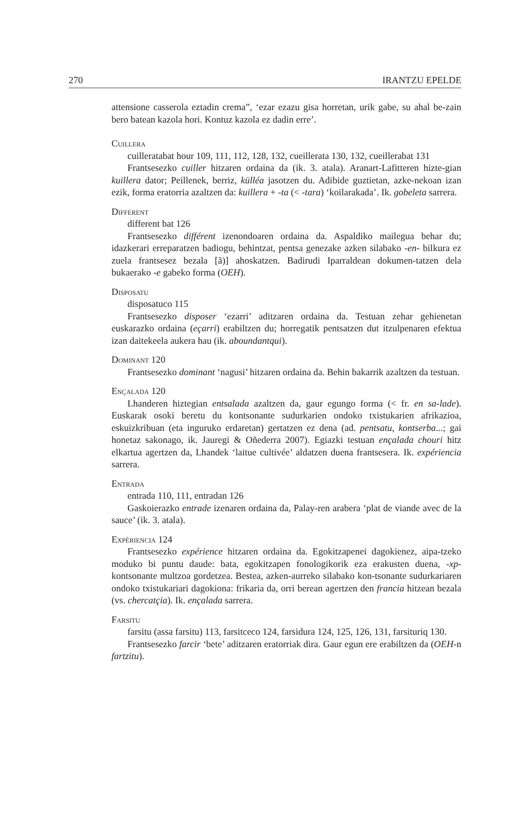270 IRANTZU EPELDE
attensione casserola eztadin crema”, ‘ezar ezazu gisa horretan, urik gabe, su ahal be-zain bero batean kazola hori. Kontuz kazola ez dadin erre’.
Cuillera
cuilleratabat hour 109, 111, 112, 128, 132, cueillerata 130, 132, cueillerabat 131
Frantsesezko cuiller hitzaren ordaina da (ik. 3. atala). Aranart-Lafitteren hizte-gian kuillera dator; Peillenek, berriz, külléa jasotzen du. Adibide guztietan, azke-nekoan izan ezik, forma eratorria azaltzen da: kuillera + -ta (< -tara) ‘koilarakada’. Ik. gobeleta sarrera.
Different
different bat 126
Frantsesezko différent izenondoaren ordaina da. Aspaldiko mailegua behar du; idazkerari erreparatzen badiogu, behintzat, pentsa genezake azken silabako -en- bilkura ez zuela frantsesez bezala [ã)] ahoskatzen. Badirudi Iparraldean dokumen-tatzen dela bukaerako -e gabeko forma (OEH).
Disposatu
disposatuco 115
Frantsesezko disposer ‘ezarri’ aditzaren ordaina da. Testuan zehar gehienetan euskarazko ordaina (eçarri) erabiltzen du; horregatik pentsatzen dut itzulpenaren efektua izan daitekeela aukera hau (ik. aboundantqui).
Dominant 120
Frantsesezko dominant ‘nagusi’ hitzaren ordaina da. Behin bakarrik azaltzen da testuan.
Ençalada 120
Lhanderen hiztegian entsalada azaltzen da, gaur egungo forma (< fr. en sa-lade). Euskarak osoki beretu du kontsonante sudurkarien ondoko txistukarien afrikazioa, eskuizkribuan (eta inguruko erdaretan) gertatzen ez dena (ad. pentsatu, kontserba...; gai honetaz sakonago, ik. Jauregi & Oñederra 2007). Egiazki testuan ençalada chouri hitz elkartua agertzen da, Lhandek ‘laitue cultivée’ aldatzen duena frantsesera. Ik. expériencia sarrera.
Entrada
entrada 110, 111, entradan 126
Gaskoierazko entrade izenaren ordaina da, Palay-ren arabera ‘plat de viande avec de la sauce’ (ik. 3. atala).
Expériencia 124
Frantsesezko expérience hitzaren ordaina da. Egokitzapenei dagokienez, aipa-tzeko moduko bi puntu daude: bata, egokitzapen fonologikorik eza erakusten duena, -xp- kontsonante multzoa gordetzea. Bestea, azken-aurreko silabako kon-tsonante sudurkariaren ondoko txistukariari dagokiona: frikaria da, orri berean agertzen den francia hitzean bezala (vs. chercatçia). Ik. ençalada sarrera.
Farsitu
farsitu (assa farsitu) 113, farsitceco 124, farsidura 124, 125, 126, 131, farsituriq 130.
Frantsesezko farcir ‘bete’ aditzaren eratorriak dira. Gaur egun ere erabiltzen da (OEH-n fartzitu).